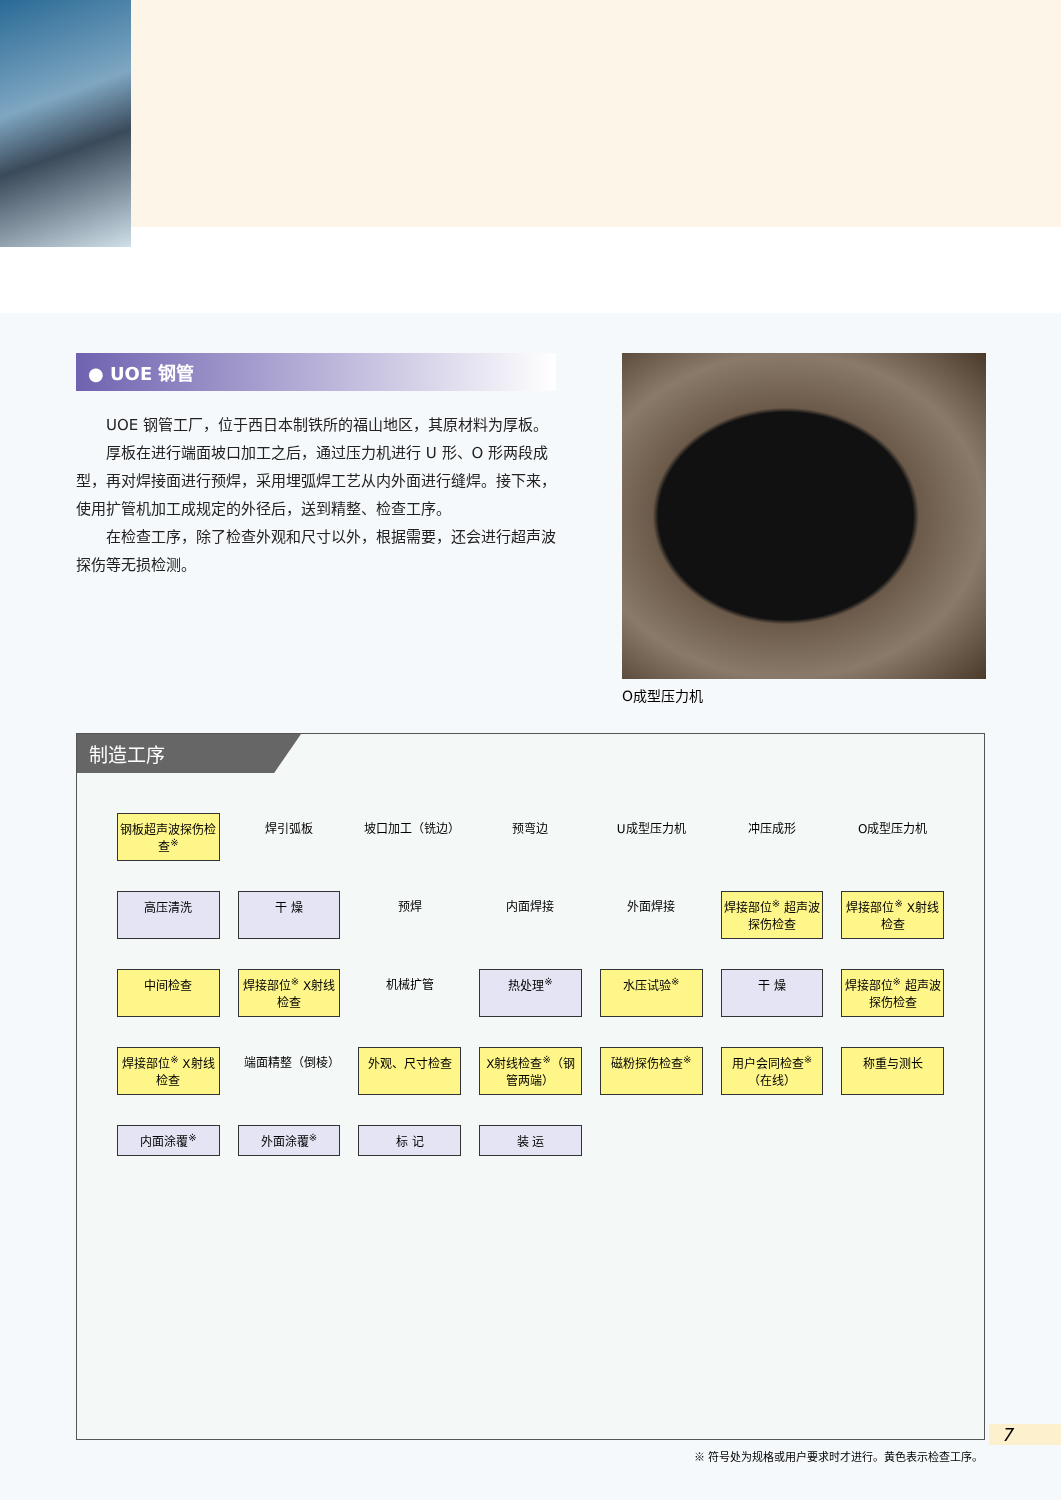● UOE 钢管
UOE 钢管工厂，位于西日本制铁所的福山地区，其原材料为厚板。
厚板在进行端面坡口加工之后，通过压力机进行 U 形、O 形两段成型，再对焊接面进行预焊，采用埋弧焊工艺从内外面进行缝焊。接下来，使用扩管机加工成规定的外径后，送到精整、检查工序。
在检查工序，除了检查外观和尺寸以外，根据需要，还会进行超声波探伤等无损检测。
O成型压力机
制造工序
钢板超声波探伤检查<sup>※</sup>
焊引弧板
坡口加工（铣边）
预弯边
U成型压力机
冲压成形
O成型压力机
高压清洗
干 燥
预焊
内面焊接
外面焊接
焊接部位<sup>※</sup> 超声波探伤检查
焊接部位<sup>※</sup> X射线检查
中间检查
焊接部位<sup>※</sup> X射线检查
机械扩管
热处理<sup>※</sup>
水压试验<sup>※</sup>
干 燥
焊接部位<sup>※</sup> 超声波探伤检查
焊接部位<sup>※</sup> X射线检查
端面精整（倒棱）
外观、尺寸检查
X射线检查<sup>※</sup>（钢管两端）
磁粉探伤检查<sup>※</sup>
用户会同检查<sup>※</sup>（在线）
称重与测长
内面涂覆<sup>※</sup>
外面涂覆<sup>※</sup>
标 记
装 运
※ 符号处为规格或用户要求时才进行。黄色表示检查工序。
7